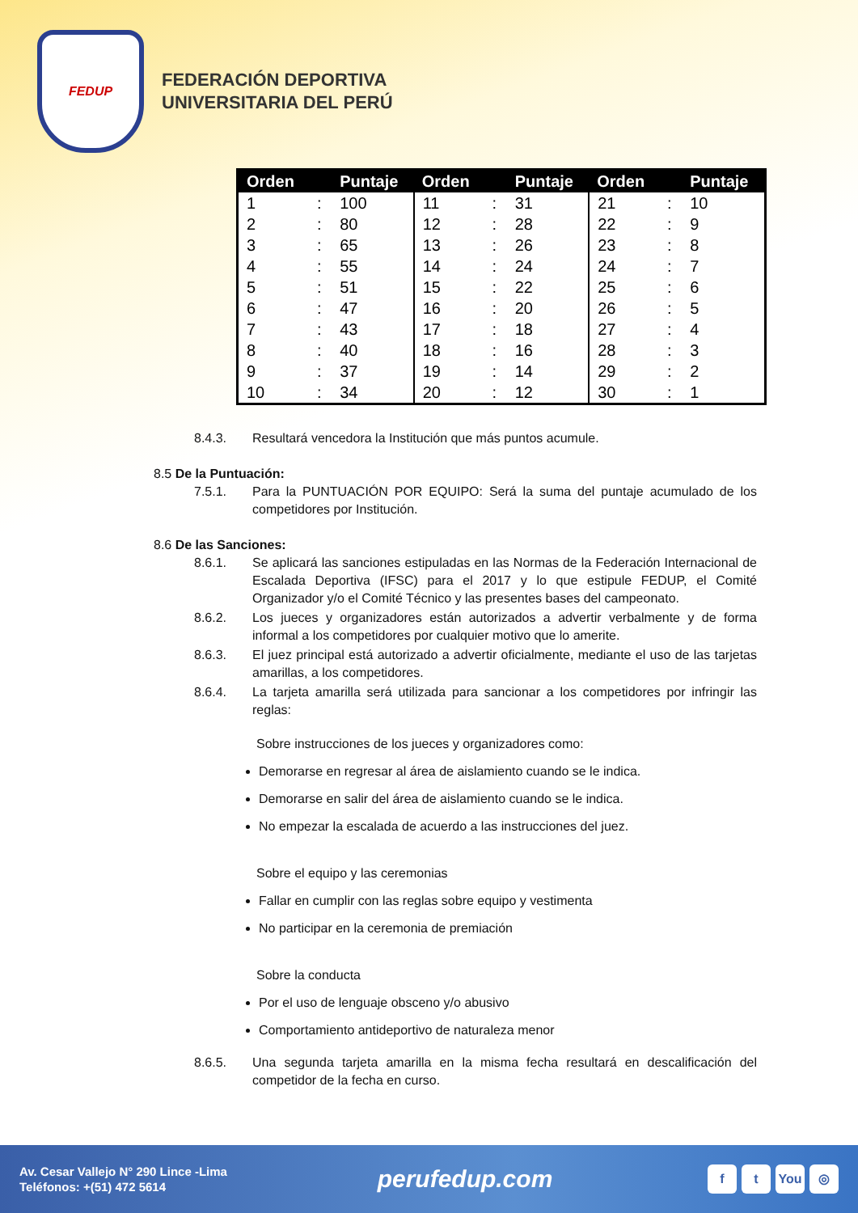FEDUP
FEDERACIÓN DEPORTIVA
UNIVERSITARIA DEL PERÚ
| Orden | | Puntaje | Orden | | Puntaje | Orden | | Puntaje |
| --- | --- | --- | --- | --- | --- | --- | --- | --- |
| 1 | : | 100 | 11 | : | 31 | 21 | : | 10 |
| 2 | : | 80 | 12 | : | 28 | 22 | : | 9 |
| 3 | : | 65 | 13 | : | 26 | 23 | : | 8 |
| 4 | : | 55 | 14 | : | 24 | 24 | : | 7 |
| 5 | : | 51 | 15 | : | 22 | 25 | : | 6 |
| 6 | : | 47 | 16 | : | 20 | 26 | : | 5 |
| 7 | : | 43 | 17 | : | 18 | 27 | : | 4 |
| 8 | : | 40 | 18 | : | 16 | 28 | : | 3 |
| 9 | : | 37 | 19 | : | 14 | 29 | : | 2 |
| 10 | : | 34 | 20 | : | 12 | 30 | : | 1 |
8.4.3. Resultará vencedora la Institución que más puntos acumule.
8.5 De la Puntuación:
7.5.1. Para la PUNTUACIÓN POR EQUIPO: Será la suma del puntaje acumulado de los competidores por Institución.
8.6 De las Sanciones:
8.6.1. Se aplicará las sanciones estipuladas en las Normas de la Federación Internacional de Escalada Deportiva (IFSC) para el 2017 y lo que estipule FEDUP, el Comité Organizador y/o el Comité Técnico y las presentes bases del campeonato.
8.6.2. Los jueces y organizadores están autorizados a advertir verbalmente y de forma informal a los competidores por cualquier motivo que lo amerite.
8.6.3. El juez principal está autorizado a advertir oficialmente, mediante el uso de las tarjetas amarillas, a los competidores.
8.6.4. La tarjeta amarilla será utilizada para sancionar a los competidores por infringir las reglas:
Sobre instrucciones de los jueces y organizadores como:
Demorarse en regresar al área de aislamiento cuando se le indica.
Demorarse en salir del área de aislamiento cuando se le indica.
No empezar la escalada de acuerdo a las instrucciones del juez.
Sobre el equipo y las ceremonias
Fallar en cumplir con las reglas sobre equipo y vestimenta
No participar en la ceremonia de premiación
Sobre la conducta
Por el uso de lenguaje obsceno y/o abusivo
Comportamiento antideportivo de naturaleza menor
8.6.5. Una segunda tarjeta amarilla en la misma fecha resultará en descalificación del competidor de la fecha en curso.
Av. Cesar Vallejo N° 290 Lince -Lima
Teléfonos: +(51) 472 5614
perufedup.com
f t You ◎